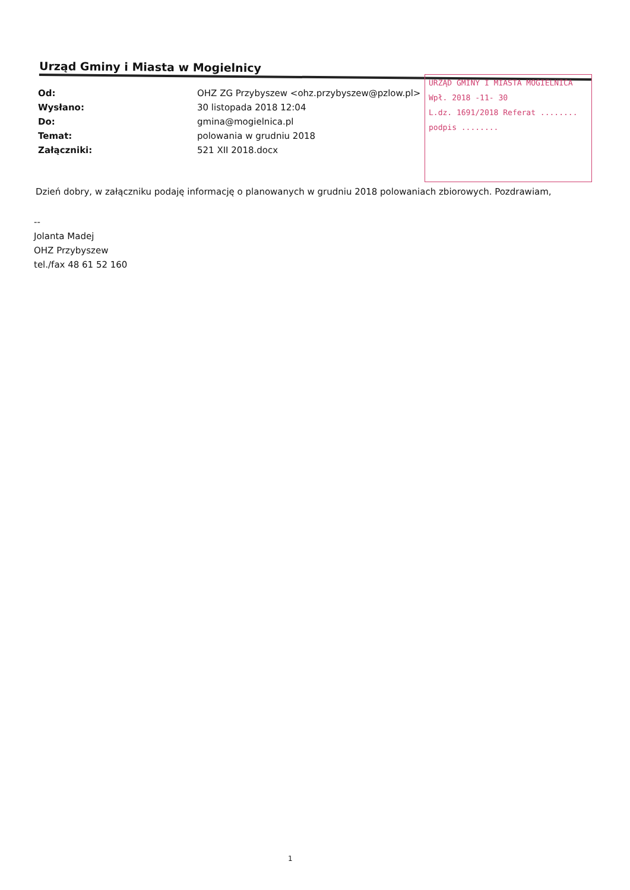Urząd Gminy i Miasta w Mogielnicy
Od: OHZ ZG Przybyszew <ohz.przybyszew@pzlow.pl>
Wysłano: 30 listopada 2018 12:04
Do: gmina@mogielnica.pl
Temat: polowania w grudniu 2018
Załączniki: 521 XII 2018.docx
URZĄD GMINY I MIASTA MOGIELNICA
Wpł. 2018 -11- 30
L.dz. 1691/2018 Referat ........
podpis ........
Dzień dobry, w załączniku podaję informację o planowanych w grudniu 2018 polowaniach zbiorowych. Pozdrawiam,
--
Jolanta Madej
OHZ Przybyszew
tel./fax 48 61 52 160
1